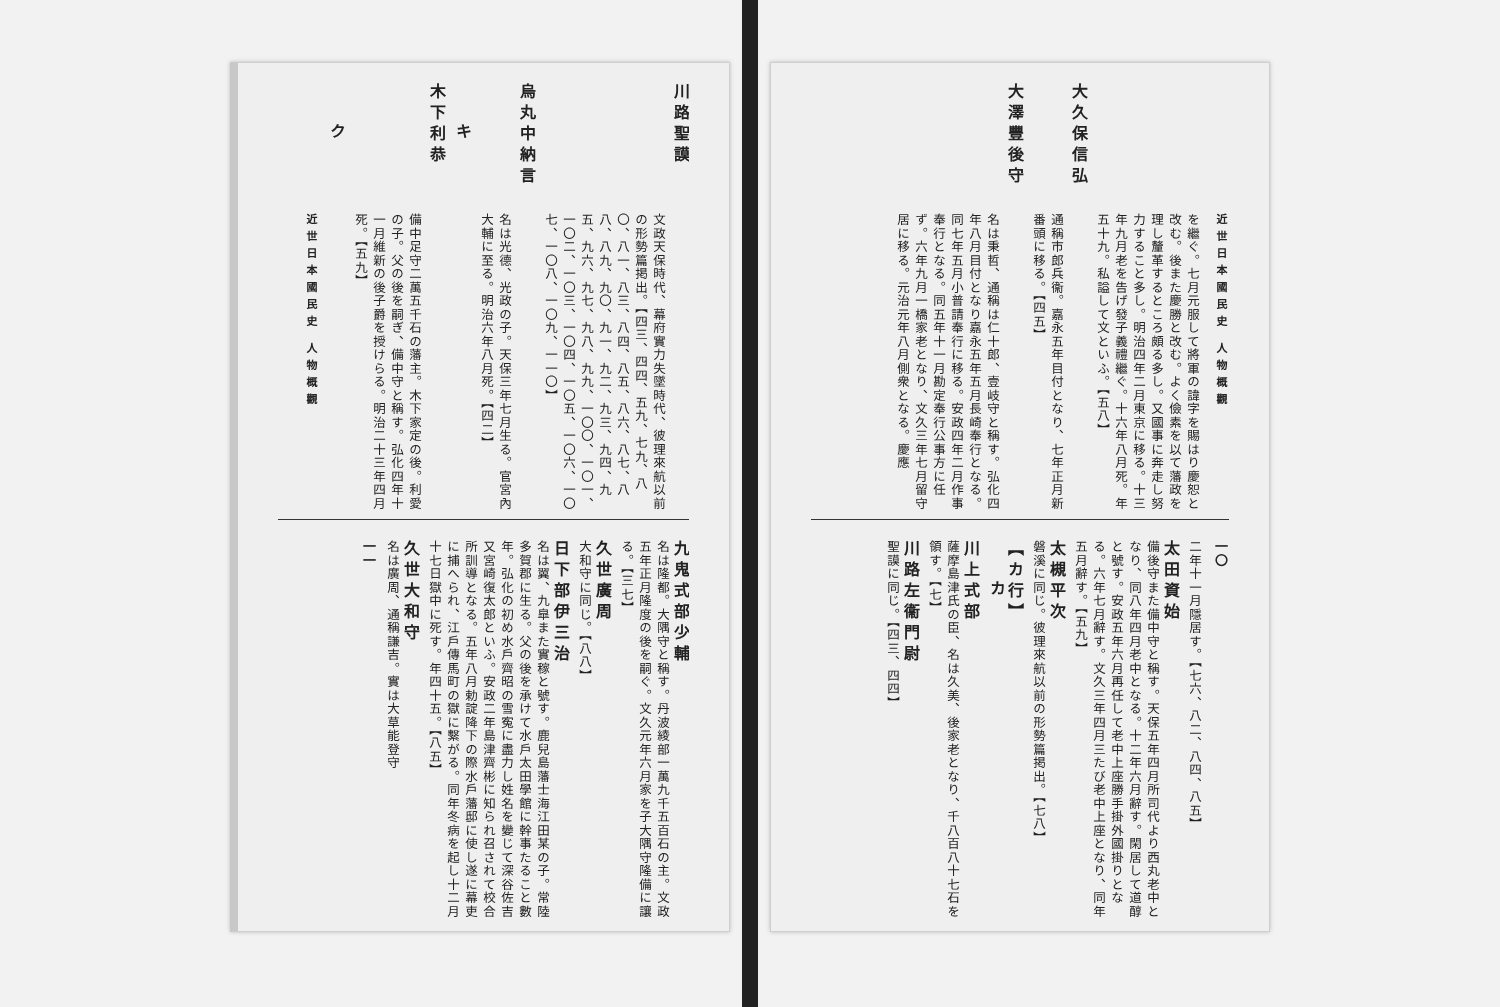近世日本國民史 人物概觀
を繼ぐ。七月元服して將軍の諱字を賜はり慶恕と改む。後また慶勝と改む。よく儉素を以て藩政を理し釐革するところ頗る多し。又國事に奔走し努力すること多し。明治四年二月東京に移る。十三年九月老を告げ發子義禮繼ぐ。十六年八月死。年五十九。私謚して文といふ。【五八】
大久保信弘
通稱市郎兵衞。嘉永五年目付となり、七年正月新番頭に移る。【四五】
大澤豐後守
名は秉哲、通稱は仁十郎、壹岐守と稱す。弘化四年八月目付となり嘉永五年五月長崎奉行となる。同七年五月小普請奉行に移る。安政四年二月作事奉行となる。同五年十一月勘定奉行公事方に任ず。六年九月一橋家老となり、文久三年七月留守居に移る。元治元年八月側衆となる。慶應
一〇
二年十一月隱居す。【七六、八二、八四、八五】
太田資始
備後守また備中守と稱す。天保五年四月所司代より西丸老中となり、同八年四月老中となる。十二年六月辭す。閑居して道醇と號す。安政五年六月再任して老中上座勝手掛外國掛りとなる。六年七月辭す。文久三年四月三たび老中上座となり、同年五月辭す。【五九】
太槻平次
磐溪に同じ。彼理來航以前の形勢篇掲出。【七八】
【カ行】
カ
川上式部
薩摩島津氏の臣、名は久美、後家老となり、千八百八十七石を領す。【七】
川路左衞門尉
聖謨に同じ。【四三、四四】
川路聖謨
文政天保時代、幕府實力失墜時代、彼理來航以前の形勢篇掲出。【四三、四四、五九、七九、八〇、八一、八三、八四、八五、八六、八七、八八、八九、九〇、九一、九二、九三、九四、九五、九六、九七、九八、九九、一〇〇、一〇一、一〇二、一〇三、一〇四、一〇五、一〇六、一〇七、一〇八、一〇九、一一〇】
烏丸中納言
名は光德、光政の子。天保三年七月生る。官宮內大輔に至る。明治六年八月死。【四二】
キ
木下利恭
備中足守二萬五千石の藩主。木下家定の後。利愛の子。父の後を嗣ぎ、備中守と稱す。弘化四年十一月維新の後子爵を授けらる。明治二十三年四月死。【五九】
ク
近世日本國民史 人物概觀
九鬼式部少輔
名は隆都。大隅守と稱す。丹波綾部一萬九千五百石の主。文政五年正月隆度の後を嗣ぐ。文久元年六月家を子大隅守隆備に讓る。【三七】
久世廣周
大和守に同じ。【八八】
日下部伊三治
名は翼、九皐また實稼と號す。鹿兒島藩士海江田某の子。常陸多賀郡に生る。父の後を承けて水戶太田學館に幹事たること數年。弘化の初め水戶齊昭の雪寃に盡力し姓名を變じて深谷佐吉又宮崎復太郎といふ。安政二年島津齊彬に知られ召されて校合所訓導となる。五年八月勅諚降下の際水戶藩邸に使し遂に幕吏に捕へられ、江戶傳馬町の獄に繫がる。同年冬病を起し十二月十七日獄中に死す。年四十五。【八五】
久世大和守
名は廣周、通稱謙吉。實は大草能登守
一一